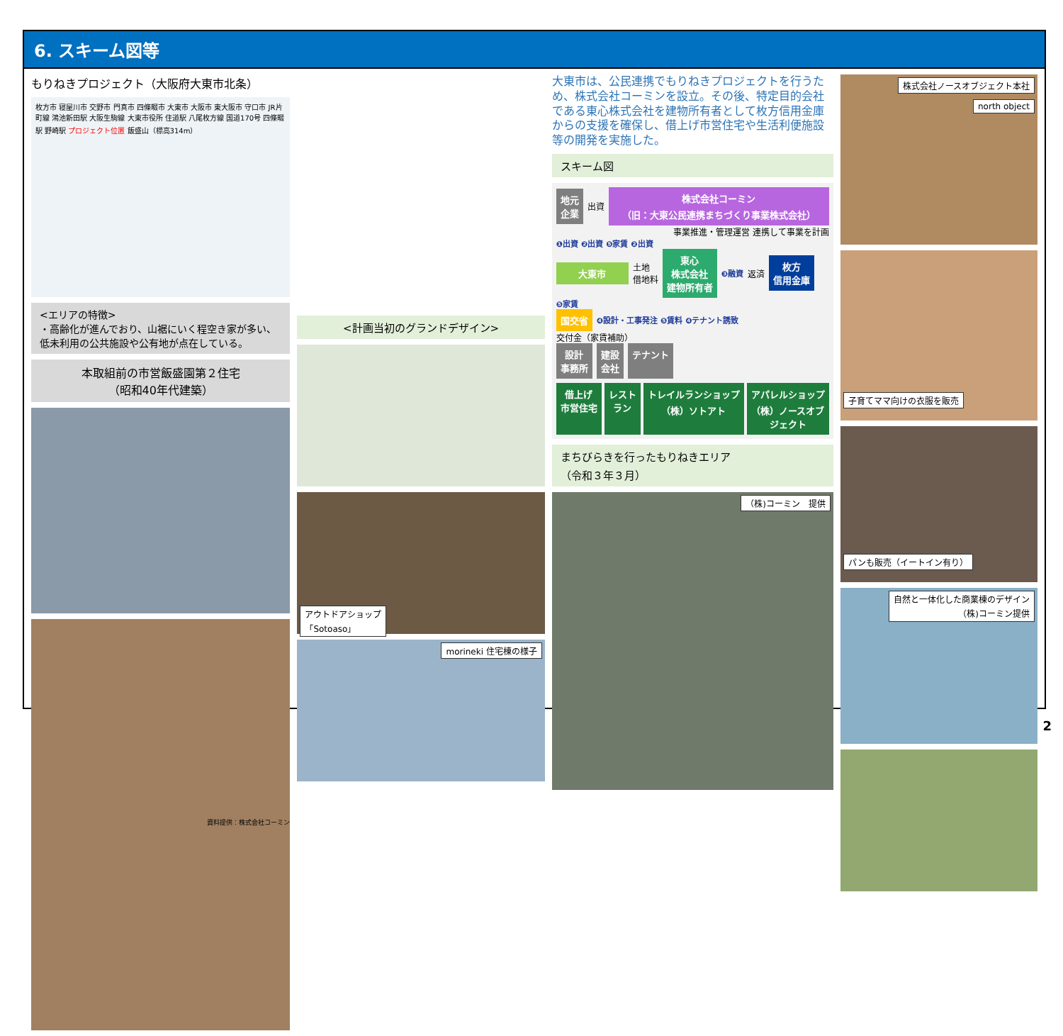6. スキーム図等
もりねきプロジェクト（大阪府大東市北条）
枚方市 寝屋川市 交野市 門真市 四條畷市 大東市 大阪市 東大阪市 守口市 JR片町線 鴻池新田駅 大阪生駒線 大東市役所 住道駅 八尾枚方線 国道170号 四條畷駅 野崎駅 プロジェクト位置 飯盛山（標高314m）
<エリアの特徴>
・高齢化が進んでおり、山裾にいく程空き家が多い、低未利用の公共施設や公有地が点在している。
本取組前の市営飯盛園第２住宅
（昭和40年代建築）
資料提供：株式会社コーミン
<計画当初のグランドデザイン>
アウトドアショップ
「Sotoaso」
morineki 住宅棟の様子
大東市は、公民連携でもりねきプロジェクトを行うため、株式会社コーミンを設立。その後、特定目的会社である東心株式会社を建物所有者として枚方信用金庫からの支援を確保し、借上げ市営住宅や生活利便施設等の開発を実施した。
スキーム図
地元
企業
出資
株式会社コーミン
（旧：大東公民連携まちづくり事業株式会社）
事業推進・管理運営 連携して事業を計画
❶出資 ❷出資 ❺家賃 ❷出資
大東市
土地
借地料
東心
株式会社
建物所有者
❸融資 返済
枚方
信用金庫
❺家賃
国交省
❹設計・工事発注 ❺賃料 ❹テナント誘致
交付金（家賃補助）
設計
事務所
建設
会社
テナント
借上げ
市営住宅
レスト
ラン
トレイルランショップ
（株）ソトアト
アパレルショップ
（株）ノースオブジェクト
まちびらきを行ったもりねきエリア
（令和３年３月）
（株)コーミン　提供
株式会社ノースオブジェクト本社
north object
子育てママ向けの衣服を販売
パンも販売（イートイン有り）
自然と一体化した商業棟のデザイン
（株)コーミン提供
2